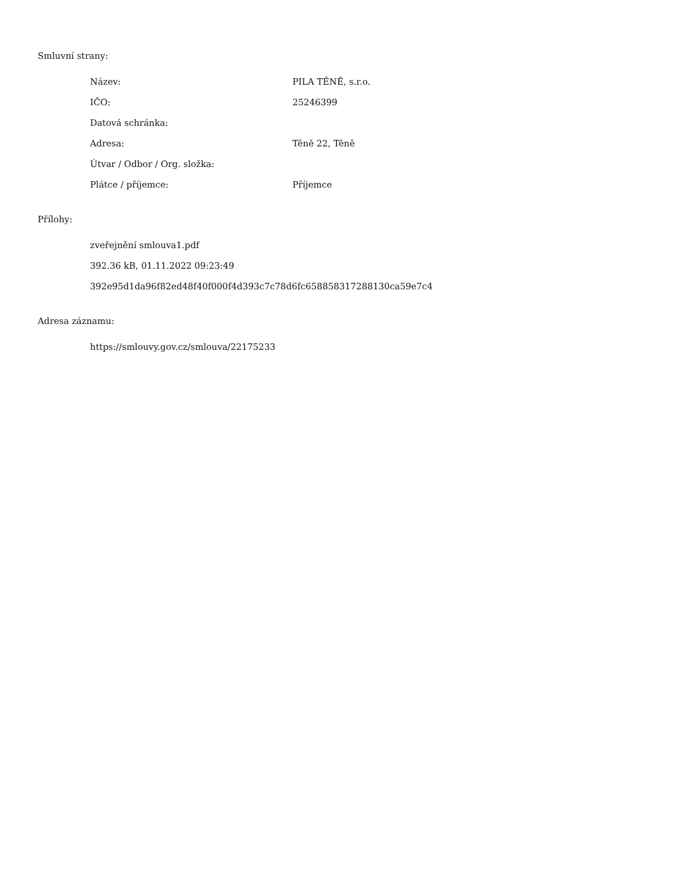Smluvní strany:
| Název: | PILA TĚNĚ, s.r.o. |
| IČO: | 25246399 |
| Datová schránka: | |
| Adresa: | Těně 22, Těně |
| Útvar / Odbor / Org. složka: | |
| Plátce / příjemce: | Příjemce |
Přílohy:
zveřejnění smlouva1.pdf
392.36 kB, 01.11.2022 09:23:49
392e95d1da96f82ed48f40f000f4d393c7c78d6fc658858317288130ca59e7c4
Adresa záznamu:
https://smlouvy.gov.cz/smlouva/22175233